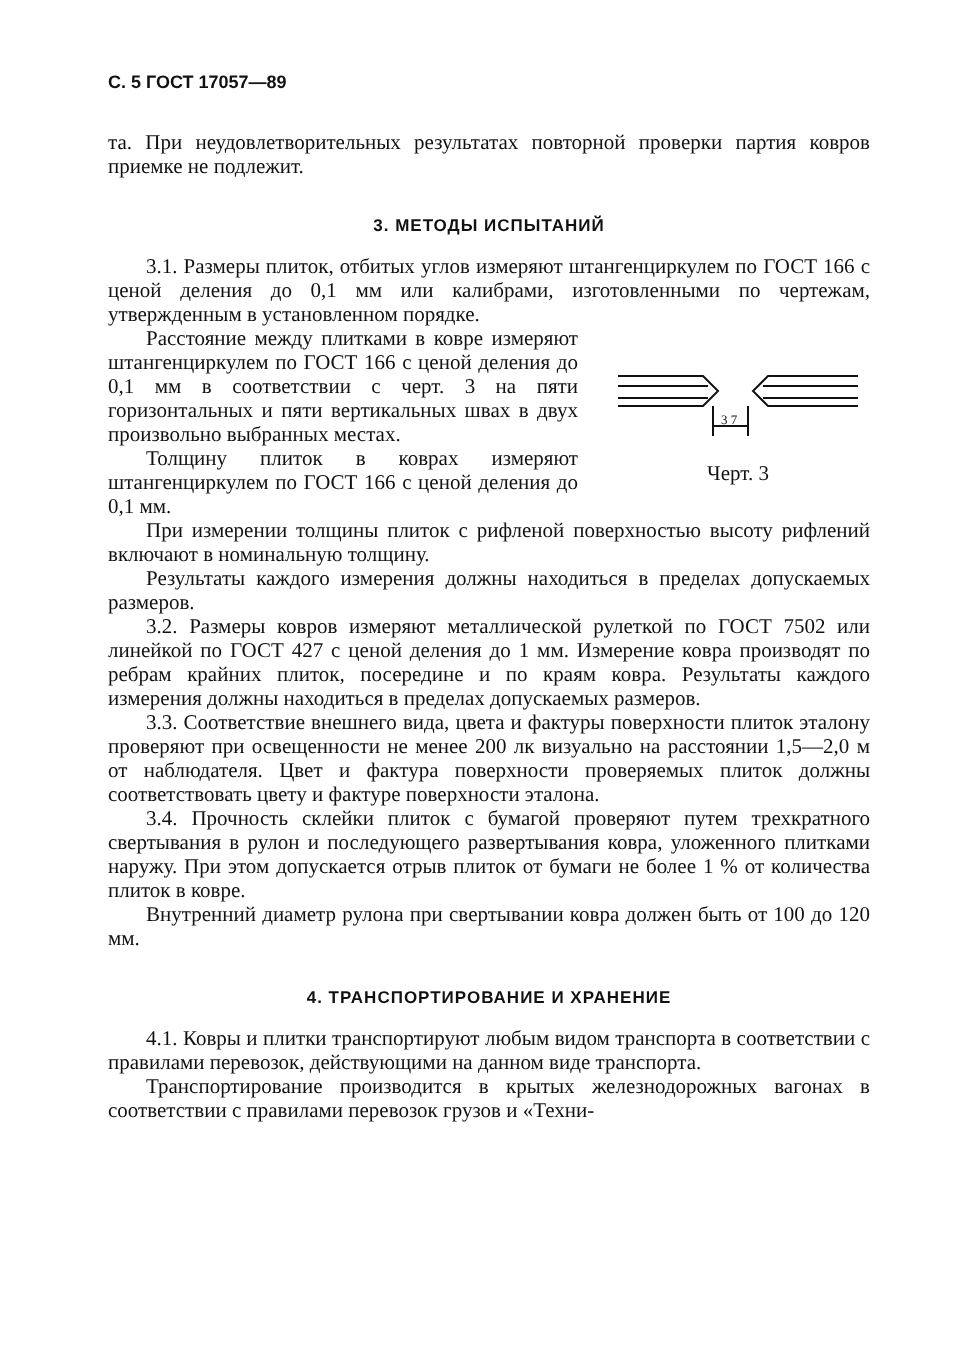С. 5 ГОСТ 17057—89
та. При неудовлетворительных результатах повторной проверки партия ковров приемке не подлежит.
3. МЕТОДЫ ИСПЫТАНИЙ
3.1. Размеры плиток, отбитых углов измеряют штангенциркулем по ГОСТ 166 с ценой деления до 0,1 мм или калибрами, изготовленными по чертежам, утвержденным в установленном порядке.
Расстояние между плитками в ковре измеряют штангенциркулем по ГОСТ 166 с ценой деления до 0,1 мм в соответствии с черт. 3 на пяти горизонтальных и пяти вертикальных швах в двух произвольно выбранных местах.
Толщину плиток в коврах измеряют штангенциркулем по ГОСТ 166 с ценой деления до 0,1 мм.
3 7
Черт. 3
При измерении толщины плиток с рифленой поверхностью высоту рифлений включают в номинальную толщину.
Результаты каждого измерения должны находиться в пределах допускаемых размеров.
3.2. Размеры ковров измеряют металлической рулеткой по ГОСТ 7502 или линейкой по ГОСТ 427 с ценой деления до 1 мм. Измерение ковра производят по ребрам крайних плиток, посередине и по краям ковра. Результаты каждого измерения должны находиться в пределах допускаемых размеров.
3.3. Соответствие внешнего вида, цвета и фактуры поверхности плиток эталону проверяют при освещенности не менее 200 лк визуально на расстоянии 1,5—2,0 м от наблюдателя. Цвет и фактура поверхности проверяемых плиток должны соответствовать цвету и фактуре поверхности эталона.
3.4. Прочность склейки плиток с бумагой проверяют путем трехкратного свертывания в рулон и последующего развертывания ковра, уложенного плитками наружу. При этом допускается отрыв плиток от бумаги не более 1 % от количества плиток в ковре.
Внутренний диаметр рулона при свертывании ковра должен быть от 100 до 120 мм.
4. ТРАНСПОРТИРОВАНИЕ И ХРАНЕНИЕ
4.1. Ковры и плитки транспортируют любым видом транспорта в соответствии с правилами перевозок, действующими на данном виде транспорта.
Транспортирование производится в крытых железнодорожных вагонах в соответствии с правилами перевозок грузов и «Техни-